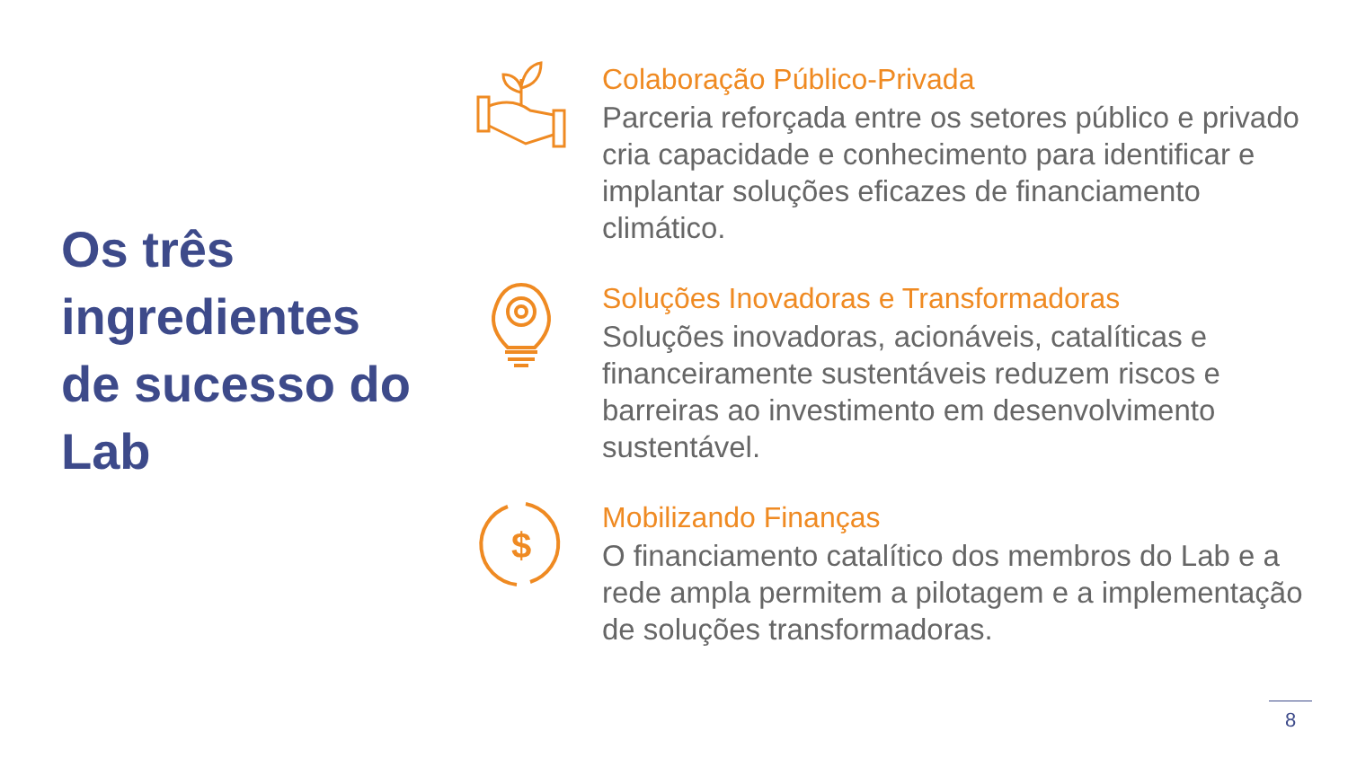Os três ingredientes de sucesso do Lab
Colaboração Público-Privada
Parceria reforçada entre os setores público e privado cria capacidade e conhecimento para identificar e implantar soluções eficazes de financiamento climático.
Soluções Inovadoras e Transformadoras
Soluções inovadoras, acionáveis, catalíticas e financeiramente sustentáveis reduzem riscos e barreiras ao investimento em desenvolvimento sustentável.
$
Mobilizando Finanças
O financiamento catalítico dos membros do Lab e a rede ampla permitem a pilotagem e a implementação de soluções transformadoras.
8